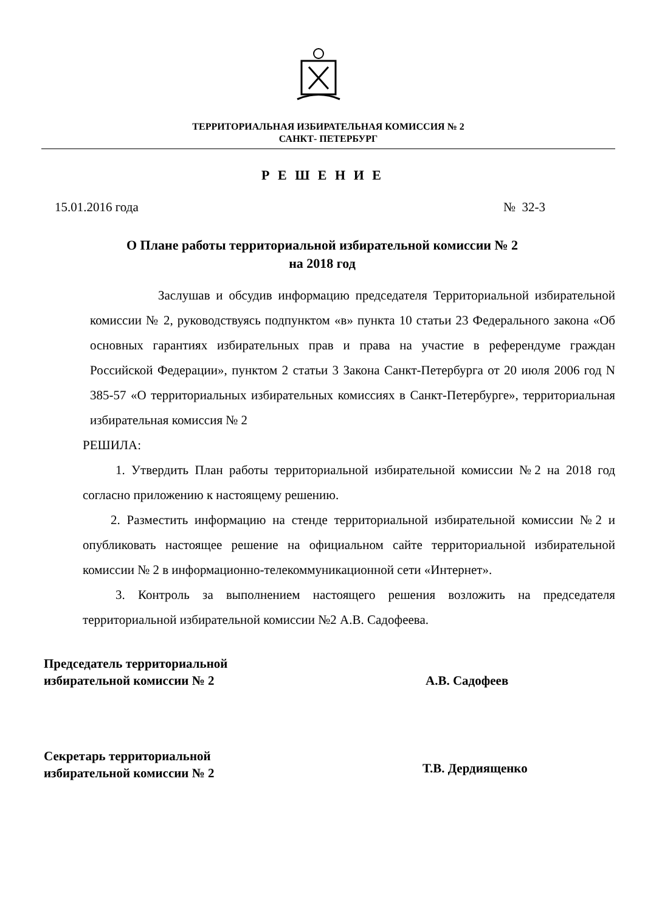ТЕРРИТОРИАЛЬНАЯ ИЗБИРАТЕЛЬНАЯ КОМИССИЯ № 2
САНКТ- ПЕТЕРБУРГ
Р Е Ш Е Н И Е
15.01.2016 года № 32-3
О Плане работы территориальной избирательной комиссии № 2
на 2018 год
Заслушав и обсудив информацию председателя Территориальной избирательной комиссии № 2, руководствуясь подпунктом «в» пункта 10 статьи 23 Федерального закона «Об основных гарантиях избирательных прав и права на участие в референдуме граждан Российской Федерации», пунктом 2 статьи 3 Закона Санкт-Петербурга от 20 июля 2006 год N 385-57 «О территориальных избирательных комиссиях в Санкт-Петербурге», территориальная избирательная комиссия № 2
РЕШИЛА:
1. Утвердить План работы территориальной избирательной комиссии №2 на 2018 год согласно приложению к настоящему решению.
2. Разместить информацию на стенде территориальной избирательной комиссии №2 и опубликовать настоящее решение на официальном сайте территориальной избирательной комиссии № 2 в информационно-телекоммуникационной сети «Интернет».
3. Контроль за выполнением настоящего решения возложить на председателя территориальной избирательной комиссии №2 А.В. Садофеева.
Председатель территориальной
избирательной комиссии № 2
А.В. Садофеев
Секретарь территориальной
избирательной комиссии № 2
Т.В. Дердиященко